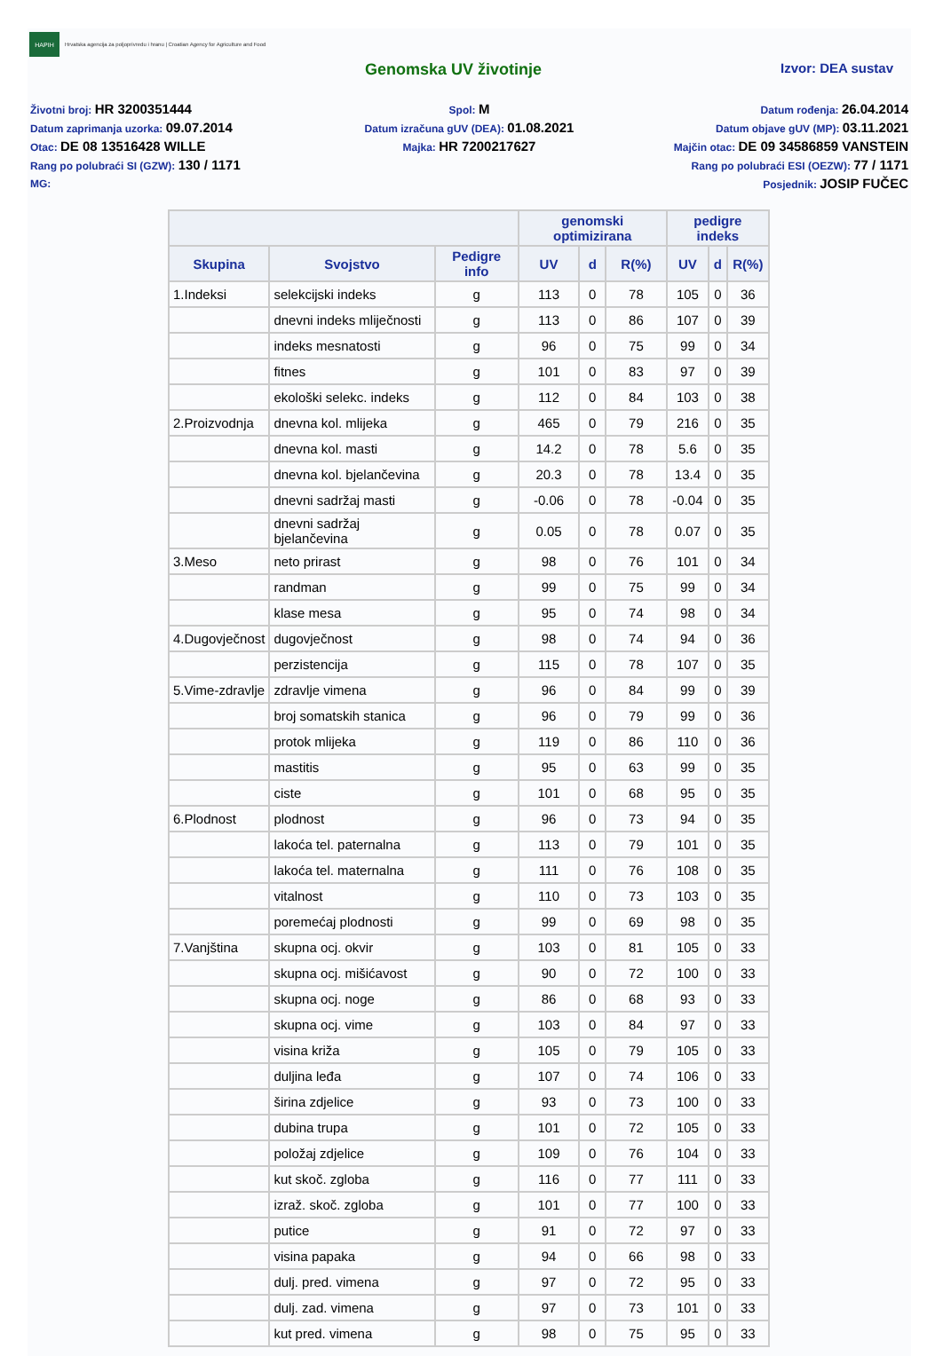HAPIH
Hrvatska agencija za poljoprivredu i hranu | Croatian Agency for Agriculture and Food
Genomska UV životinje
Izvor: DEA sustav
Životni broj: HR 3200351444
Datum zaprimanja uzorka: 09.07.2014
Otac: DE 08 13516428 WILLE
Rang po polubraći SI (GZW): 130 / 1171
MG:
Spol: M
Datum izračuna gUV (DEA): 01.08.2021
Majka: HR 7200217627
Datum rođenja: 26.04.2014
Datum objave gUV (MP): 03.11.2021
Majčin otac: DE 09 34586859 VANSTEIN
Rang po polubraći ESI (OEZW): 77 / 1171
Posjednik: JOSIP FUČEC
| | | | genomski optimizirana | | | pedigre indeks | | |
| --- | --- | --- | --- | --- | --- | --- | --- | --- |
| Skupina | Svojstvo | Pedigre info | UV | d | R(%) | UV | d | R(%) |
| 1.Indeksi | selekcijski indeks | g | 113 | 0 | 78 | 105 | 0 | 36 |
| | dnevni indeks mliječnosti | g | 113 | 0 | 86 | 107 | 0 | 39 |
| | indeks mesnatosti | g | 96 | 0 | 75 | 99 | 0 | 34 |
| | fitnes | g | 101 | 0 | 83 | 97 | 0 | 39 |
| | ekološki selekc. indeks | g | 112 | 0 | 84 | 103 | 0 | 38 |
| 2.Proizvodnja | dnevna kol. mlijeka | g | 465 | 0 | 79 | 216 | 0 | 35 |
| | dnevna kol. masti | g | 14.2 | 0 | 78 | 5.6 | 0 | 35 |
| | dnevna kol. bjelančevina | g | 20.3 | 0 | 78 | 13.4 | 0 | 35 |
| | dnevni sadržaj masti | g | -0.06 | 0 | 78 | -0.04 | 0 | 35 |
| | dnevni sadržaj bjelančevina | g | 0.05 | 0 | 78 | 0.07 | 0 | 35 |
| 3.Meso | neto prirast | g | 98 | 0 | 76 | 101 | 0 | 34 |
| | randman | g | 99 | 0 | 75 | 99 | 0 | 34 |
| | klase mesa | g | 95 | 0 | 74 | 98 | 0 | 34 |
| 4.Dugovječnost | dugovječnost | g | 98 | 0 | 74 | 94 | 0 | 36 |
| | perzistencija | g | 115 | 0 | 78 | 107 | 0 | 35 |
| 5.Vime-zdravlje | zdravlje vimena | g | 96 | 0 | 84 | 99 | 0 | 39 |
| | broj somatskih stanica | g | 96 | 0 | 79 | 99 | 0 | 36 |
| | protok mlijeka | g | 119 | 0 | 86 | 110 | 0 | 36 |
| | mastitis | g | 95 | 0 | 63 | 99 | 0 | 35 |
| | ciste | g | 101 | 0 | 68 | 95 | 0 | 35 |
| 6.Plodnost | plodnost | g | 96 | 0 | 73 | 94 | 0 | 35 |
| | lakoća tel. paternalna | g | 113 | 0 | 79 | 101 | 0 | 35 |
| | lakoća tel. maternalna | g | 111 | 0 | 76 | 108 | 0 | 35 |
| | vitalnost | g | 110 | 0 | 73 | 103 | 0 | 35 |
| | poremećaj plodnosti | g | 99 | 0 | 69 | 98 | 0 | 35 |
| 7.Vanjština | skupna ocj. okvir | g | 103 | 0 | 81 | 105 | 0 | 33 |
| | skupna ocj. mišićavost | g | 90 | 0 | 72 | 100 | 0 | 33 |
| | skupna ocj. noge | g | 86 | 0 | 68 | 93 | 0 | 33 |
| | skupna ocj. vime | g | 103 | 0 | 84 | 97 | 0 | 33 |
| | visina križa | g | 105 | 0 | 79 | 105 | 0 | 33 |
| | duljina leđa | g | 107 | 0 | 74 | 106 | 0 | 33 |
| | širina zdjelice | g | 93 | 0 | 73 | 100 | 0 | 33 |
| | dubina trupa | g | 101 | 0 | 72 | 105 | 0 | 33 |
| | položaj zdjelice | g | 109 | 0 | 76 | 104 | 0 | 33 |
| | kut skoč. zgloba | g | 116 | 0 | 77 | 111 | 0 | 33 |
| | izraž. skoč. zgloba | g | 101 | 0 | 77 | 100 | 0 | 33 |
| | putice | g | 91 | 0 | 72 | 97 | 0 | 33 |
| | visina papaka | g | 94 | 0 | 66 | 98 | 0 | 33 |
| | dulj. pred. vimena | g | 97 | 0 | 72 | 95 | 0 | 33 |
| | dulj. zad. vimena | g | 97 | 0 | 73 | 101 | 0 | 33 |
| | kut pred. vimena | g | 98 | 0 | 75 | 95 | 0 | 33 |